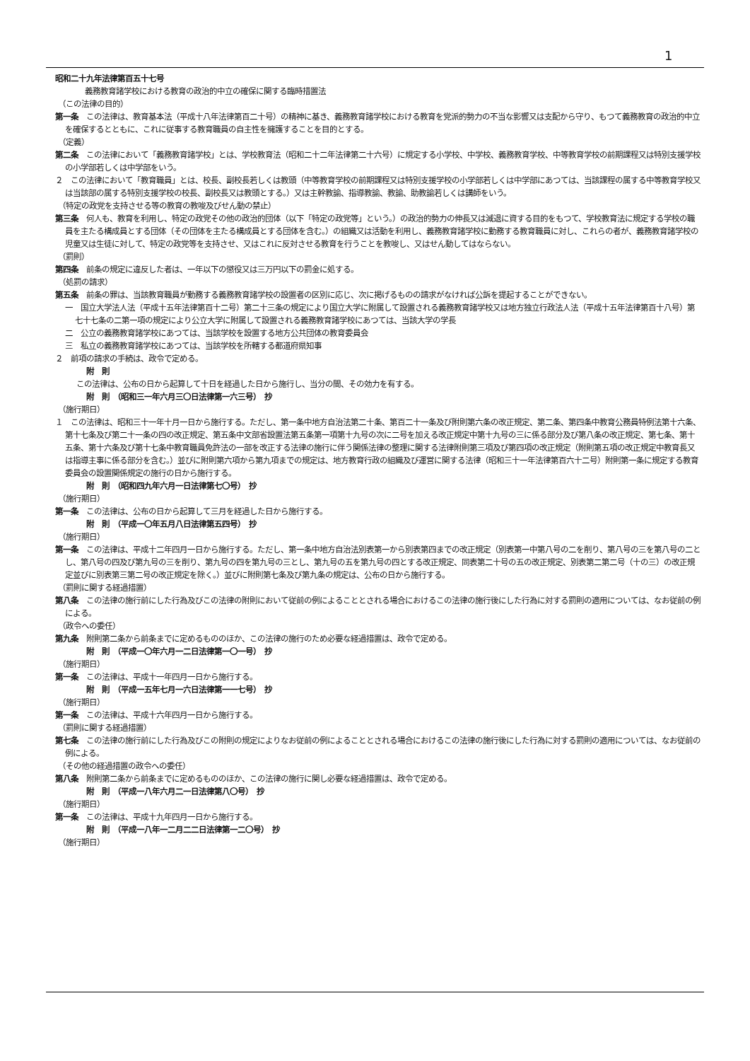1
昭和二十九年法律第百五十七号
義務教育諸学校における教育の政治的中立の確保に関する臨時措置法
（この法律の目的）
第一条　この法律は、教育基本法（平成十八年法律第百二十号）の精神に基き、義務教育諸学校における教育を党派的勢力の不当な影響又は支配から守り、もつて義務教育の政治的中立を確保するとともに、これに従事する教育職員の自主性を擁護することを目的とする。
（定義）
第二条　この法律において「義務教育諸学校」とは、学校教育法（昭和二十二年法律第二十六号）に規定する小学校、中学校、義務教育学校、中等教育学校の前期課程又は特別支援学校の小学部若しくは中学部をいう。
２　この法律において「教育職員」とは、校長、副校長若しくは教頭（中等教育学校の前期課程又は特別支援学校の小学部若しくは中学部にあつては、当該課程の属する中等教育学校又は当該部の属する特別支援学校の校長、副校長又は教頭とする。）又は主幹教諭、指導教諭、教諭、助教諭若しくは講師をいう。
（特定の政党を支持させる等の教育の教唆及びせん動の禁止）
第三条　何人も、教育を利用し、特定の政党その他の政治的団体（以下「特定の政党等」という。）の政治的勢力の伸長又は減退に資する目的をもつて、学校教育法に規定する学校の職員を主たる構成員とする団体（その団体を主たる構成員とする団体を含む。）の組織又は活動を利用し、義務教育諸学校に勤務する教育職員に対し、これらの者が、義務教育諸学校の児童又は生徒に対して、特定の政党等を支持させ、又はこれに反対させる教育を行うことを教唆し、又はせん動してはならない。
（罰則）
第四条　前条の規定に違反した者は、一年以下の懲役又は三万円以下の罰金に処する。
（処罰の請求）
第五条　前条の罪は、当該教育職員が勤務する義務教育諸学校の設置者の区別に応じ、次に掲げるものの請求がなければ公訴を提起することができない。
一　国立大学法人法（平成十五年法律第百十二号）第二十三条の規定により国立大学に附属して設置される義務教育諸学校又は地方独立行政法人法（平成十五年法律第百十八号）第七十七条の二第一項の規定により公立大学に附属して設置される義務教育諸学校にあつては、当該大学の学長
二　公立の義務教育諸学校にあつては、当該学校を設置する地方公共団体の教育委員会
三　私立の義務教育諸学校にあつては、当該学校を所轄する都道府県知事
２　前項の請求の手続は、政令で定める。
附　則
この法律は、公布の日から起算して十日を経過した日から施行し、当分の間、その効力を有する。
附　則　（昭和三一年六月三〇日法律第一六三号）　抄
（施行期日）
１　この法律は、昭和三十一年十月一日から施行する。ただし、第一条中地方自治法第二十条、第百二十一条及び附則第六条の改正規定、第二条、第四条中教育公務員特例法第十六条、第十七条及び第二十一条の四の改正規定、第五条中文部省設置法第五条第一項第十九号の次に二号を加える改正規定中第十九号の三に係る部分及び第八条の改正規定、第七条、第十五条、第十六条及び第十七条中教育職員免許法の一部を改正する法律の施行に伴う関係法律の整理に関する法律附則第三項及び第四項の改正規定（附則第五項の改正規定中教育長又は指導主事に係る部分を含む。）並びに附則第六項から第九項までの規定は、地方教育行政の組織及び運営に関する法律（昭和三十一年法律第百六十二号）附則第一条に規定する教育委員会の設置関係規定の施行の日から施行する。
附　則　（昭和四九年六月一日法律第七〇号）　抄
（施行期日）
第一条　この法律は、公布の日から起算して三月を経過した日から施行する。
附　則　（平成一〇年五月八日法律第五四号）　抄
（施行期日）
第一条　この法律は、平成十二年四月一日から施行する。ただし、第一条中地方自治法別表第一から別表第四までの改正規定（別表第一中第八号の二を削り、第八号の三を第八号の二とし、第八号の四及び第九号の三を削り、第九号の四を第九号の三とし、第九号の五を第九号の四とする改正規定、同表第二十号の五の改正規定、別表第二第二号（十の三）の改正規定並びに別表第三第二号の改正規定を除く。）並びに附則第七条及び第九条の規定は、公布の日から施行する。
（罰則に関する経過措置）
第八条　この法律の施行前にした行為及びこの法律の附則において従前の例によることとされる場合におけるこの法律の施行後にした行為に対する罰則の適用については、なお従前の例による。
（政令への委任）
第九条　附則第二条から前条までに定めるもののほか、この法律の施行のため必要な経過措置は、政令で定める。
附　則　（平成一〇年六月一二日法律第一〇一号）　抄
（施行期日）
第一条　この法律は、平成十一年四月一日から施行する。
附　則　（平成一五年七月一六日法律第一一七号）　抄
（施行期日）
第一条　この法律は、平成十六年四月一日から施行する。
（罰則に関する経過措置）
第七条　この法律の施行前にした行為及びこの附則の規定によりなお従前の例によることとされる場合におけるこの法律の施行後にした行為に対する罰則の適用については、なお従前の例による。
（その他の経過措置の政令への委任）
第八条　附則第二条から前条までに定めるもののほか、この法律の施行に関し必要な経過措置は、政令で定める。
附　則　（平成一八年六月二一日法律第八〇号）　抄
（施行期日）
第一条　この法律は、平成十九年四月一日から施行する。
附　則　（平成一八年一二月二二日法律第一二〇号）　抄
（施行期日）